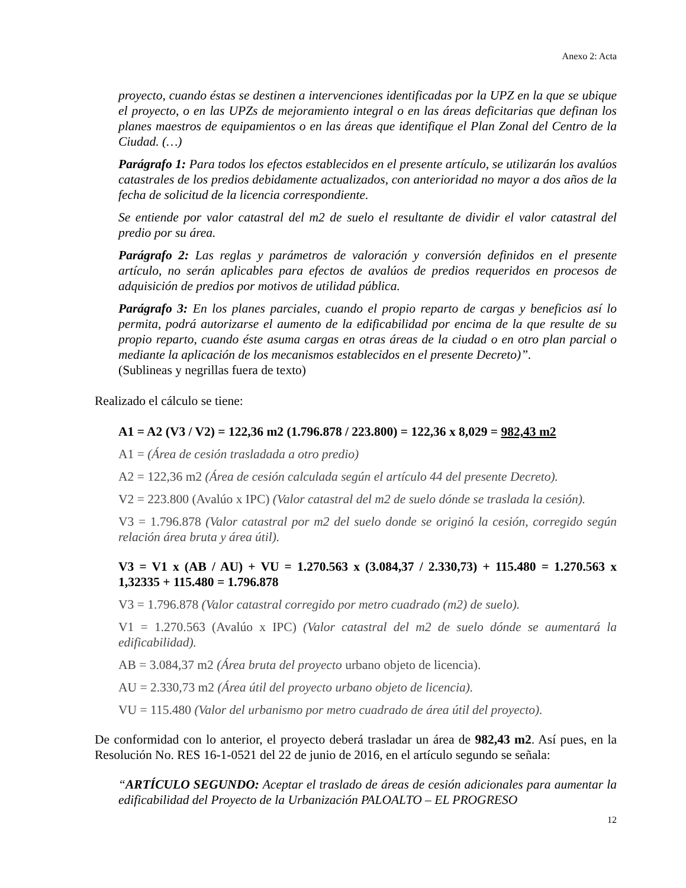Anexo 2: Acta
proyecto, cuando éstas se destinen a intervenciones identificadas por la UPZ en la que se ubique el proyecto, o en las UPZs de mejoramiento integral o en las áreas deficitarias que definan los planes maestros de equipamientos o en las áreas que identifique el Plan Zonal del Centro de la Ciudad. (…)
Parágrafo 1: Para todos los efectos establecidos en el presente artículo, se utilizarán los avalúos catastrales de los predios debidamente actualizados, con anterioridad no mayor a dos años de la fecha de solicitud de la licencia correspondiente.
Se entiende por valor catastral del m2 de suelo el resultante de dividir el valor catastral del predio por su área.
Parágrafo 2: Las reglas y parámetros de valoración y conversión definidos en el presente artículo, no serán aplicables para efectos de avalúos de predios requeridos en procesos de adquisición de predios por motivos de utilidad pública.
Parágrafo 3: En los planes parciales, cuando el propio reparto de cargas y beneficios así lo permita, podrá autorizarse el aumento de la edificabilidad por encima de la que resulte de su propio reparto, cuando éste asuma cargas en otras áreas de la ciudad o en otro plan parcial o mediante la aplicación de los mecanismos establecidos en el presente Decreto)”.
(Sublineas y negrillas fuera de texto)
Realizado el cálculo se tiene:
A1 = A2 (V3 / V2) = 122,36 m2 (1.796.878 / 223.800) = 122,36 x 8,029 = 982,43 m2
A1 = (Área de cesión trasladada a otro predio)
A2 = 122,36 m2 (Área de cesión calculada según el artículo 44 del presente Decreto).
V2 = 223.800 (Avalúo x IPC) (Valor catastral del m2 de suelo dónde se traslada la cesión).
V3 = 1.796.878 (Valor catastral por m2 del suelo donde se originó la cesión, corregido según relación área bruta y área útil).
V3 = V1 x (AB / AU) + VU = 1.270.563 x (3.084,37 / 2.330,73) + 115.480 = 1.270.563 x 1,32335 + 115.480 = 1.796.878
V3 = 1.796.878 (Valor catastral corregido por metro cuadrado (m2) de suelo).
V1 = 1.270.563 (Avalúo x IPC) (Valor catastral del m2 de suelo dónde se aumentará la edificabilidad).
AB = 3.084,37 m2 (Área bruta del proyecto urbano objeto de licencia).
AU = 2.330,73 m2 (Área útil del proyecto urbano objeto de licencia).
VU = 115.480 (Valor del urbanismo por metro cuadrado de área útil del proyecto).
De conformidad con lo anterior, el proyecto deberá trasladar un área de 982,43 m2. Así pues, en la Resolución No. RES 16-1-0521 del 22 de junio de 2016, en el artículo segundo se señala:
“ARTÍCULO SEGUNDO: Aceptar el traslado de áreas de cesión adicionales para aumentar la edificabilidad del Proyecto de la Urbanización PALOALTO – EL PROGRESO
12